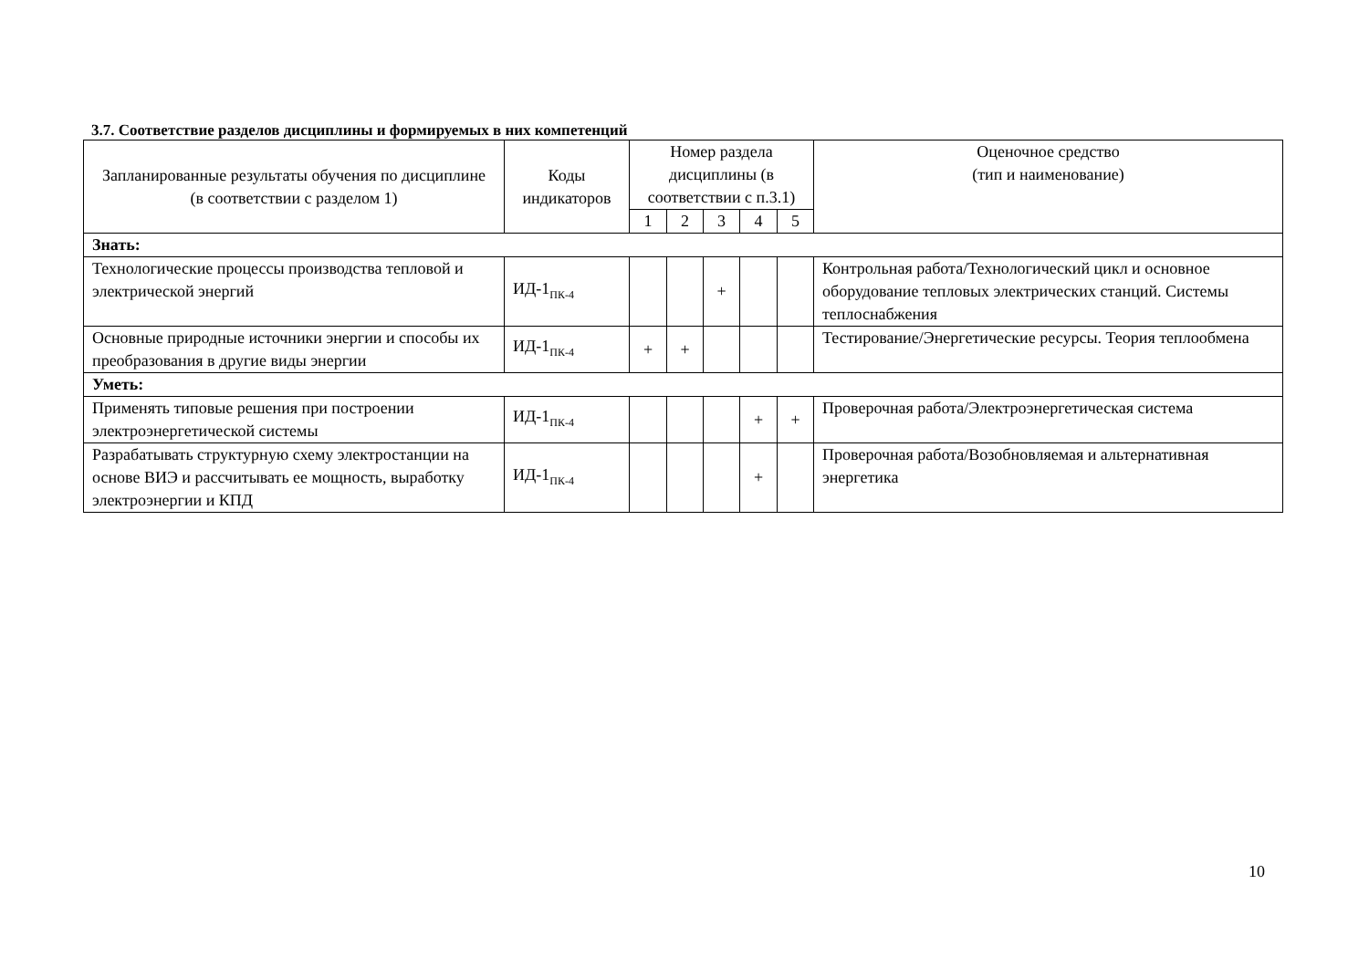3.7. Соответствие разделов дисциплины и формируемых в них компетенций
| Запланированные результаты обучения по дисциплине (в соответствии с разделом 1) | Коды индикаторов | Номер раздела дисциплины (в соответствии с п.3.1) | | | | | Оценочное средство (тип и наименование) |
| --- | --- | --- | --- | --- | --- | --- | --- |
| | | 1 | 2 | 3 | 4 | 5 | |
| Знать: | | | | | | | |
| Технологические процессы производства тепловой и электрической энергий | ИД-1<sub>ПК-4</sub> | | | + | | | Контрольная работа/Технологический цикл и основное оборудование тепловых электрических станций. Системы теплоснабжения |
| Основные природные источники энергии и способы их преобразования в другие виды энергии | ИД-1<sub>ПК-4</sub> | + | + | | | | Тестирование/Энергетические ресурсы. Теория теплообмена |
| Уметь: | | | | | | | |
| Применять типовые решения при построении электроэнергетической системы | ИД-1<sub>ПК-4</sub> | | | | + | + | Проверочная работа/Электроэнергетическая система |
| Разрабатывать структурную схему электростанции на основе ВИЭ и рассчитывать ее мощность, выработку электроэнергии и КПД | ИД-1<sub>ПК-4</sub> | | | | + | | Проверочная работа/Возобновляемая и альтернативная энергетика |
10